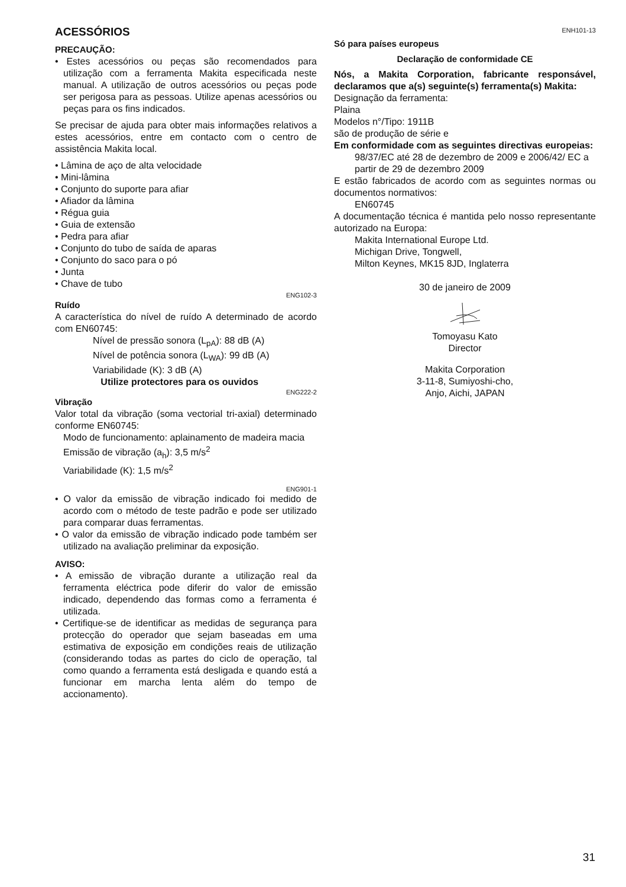ACESSÓRIOS
PRECAUÇÃO:
• Estes acessórios ou peças são recomendados para utilização com a ferramenta Makita especificada neste manual. A utilização de outros acessórios ou peças pode ser perigosa para as pessoas. Utilize apenas acessórios ou peças para os fins indicados.
Se precisar de ajuda para obter mais informações relativos a estes acessórios, entre em contacto com o centro de assistência Makita local.
• Lâmina de aço de alta velocidade
• Mini-lâmina
• Conjunto do suporte para afiar
• Afiador da lâmina
• Régua guia
• Guia de extensão
• Pedra para afiar
• Conjunto do tubo de saída de aparas
• Conjunto do saco para o pó
• Junta
• Chave de tubo
ENG102-3
Ruído
A característica do nível de ruído A determinado de acordo com EN60745:
Nível de pressão sonora (L<sub>pA</sub>): 88 dB (A)
Nível de potência sonora (L<sub>WA</sub>): 99 dB (A)
Variabilidade (K): 3 dB (A)
Utilize protectores para os ouvidos
ENG222-2
Vibração
Valor total da vibração (soma vectorial tri-axial) determinado conforme EN60745:
Modo de funcionamento: aplainamento de madeira macia
Emissão de vibração (a<sub>h</sub>): 3,5 m/s<sup>2</sup>
Variabilidade (K): 1,5 m/s<sup>2</sup>
ENG901-1
• O valor da emissão de vibração indicado foi medido de acordo com o método de teste padrão e pode ser utilizado para comparar duas ferramentas.
• O valor da emissão de vibração indicado pode também ser utilizado na avaliação preliminar da exposição.
AVISO:
• A emissão de vibração durante a utilização real da ferramenta eléctrica pode diferir do valor de emissão indicado, dependendo das formas como a ferramenta é utilizada.
• Certifique-se de identificar as medidas de segurança para protecção do operador que sejam baseadas em uma estimativa de exposição em condições reais de utilização (considerando todas as partes do ciclo de operação, tal como quando a ferramenta está desligada e quando está a funcionar em marcha lenta além do tempo de accionamento).
ENH101-13
Só para países europeus
Declaração de conformidade CE
Nós, a Makita Corporation, fabricante responsável, declaramos que a(s) seguinte(s) ferramenta(s) Makita:
Designação da ferramenta:
Plaina
Modelos n°/Tipo: 1911B
são de produção de série e
Em conformidade com as seguintes directivas europeias:
98/37/EC até 28 de dezembro de 2009 e 2006/42/ EC a partir de 29 de dezembro 2009
E estão fabricados de acordo com as seguintes normas ou documentos normativos:
EN60745
A documentação técnica é mantida pelo nosso representante autorizado na Europa:
Makita International Europe Ltd.
Michigan Drive, Tongwell,
Milton Keynes, MK15 8JD, Inglaterra
30 de janeiro de 2009
Tomoyasu Kato
Director
Makita Corporation
3-11-8, Sumiyoshi-cho,
Anjo, Aichi, JAPAN
31